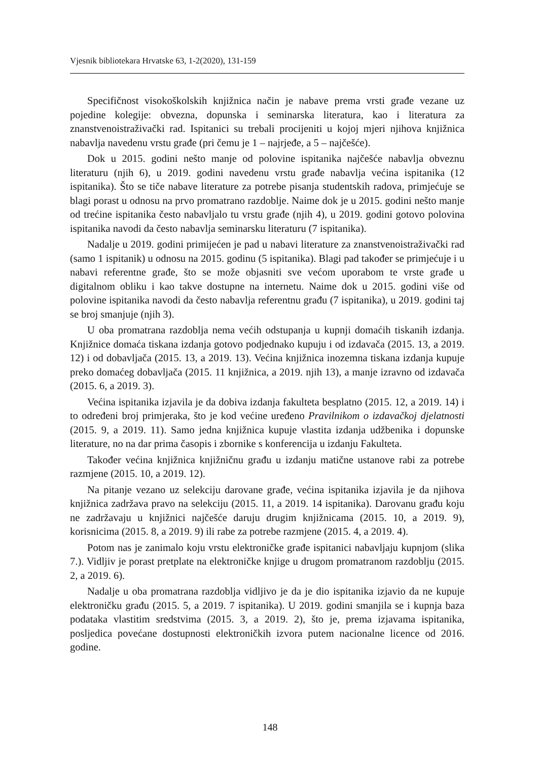Vjesnik bibliotekara Hrvatske 63, 1-2(2020), 131-159
Specifičnost visokoškolskih knjižnica način je nabave prema vrsti građe vezane uz pojedine kolegije: obvezna, dopunska i seminarska literatura, kao i literatura za znanstvenoistraživački rad. Ispitanici su trebali procijeniti u kojoj mjeri njihova knjižnica nabavlja navedenu vrstu građe (pri čemu je 1 – najrjeđe, a 5 – najčešće).
Dok u 2015. godini nešto manje od polovine ispitanika najčešće nabavlja obveznu literaturu (njih 6), u 2019. godini navedenu vrstu građe nabavlja većina ispitanika (12 ispitanika). Što se tiče nabave literature za potrebe pisanja studentskih radova, primjećuje se blagi porast u odnosu na prvo promatrano razdoblje. Naime dok je u 2015. godini nešto manje od trećine ispitanika često nabavljalo tu vrstu građe (njih 4), u 2019. godini gotovo polovina ispitanika navodi da često nabavlja seminarsku literaturu (7 ispitanika).
Nadalje u 2019. godini primijećen je pad u nabavi literature za znanstvenoistraživački rad (samo 1 ispitanik) u odnosu na 2015. godinu (5 ispitanika). Blagi pad također se primjećuje i u nabavi referentne građe, što se može objasniti sve većom uporabom te vrste građe u digitalnom obliku i kao takve dostupne na internetu. Naime dok u 2015. godini više od polovine ispitanika navodi da često nabavlja referentnu građu (7 ispitanika), u 2019. godini taj se broj smanjuje (njih 3).
U oba promatrana razdoblja nema većih odstupanja u kupnji domaćih tiskanih izdanja. Knjižnice domaća tiskana izdanja gotovo podjednako kupuju i od izdavača (2015. 13, a 2019. 12) i od dobavljača (2015. 13, a 2019. 13). Većina knjižnica inozemna tiskana izdanja kupuje preko domaćeg dobavljača (2015. 11 knjižnica, a 2019. njih 13), a manje izravno od izdavača (2015. 6, a 2019. 3).
Većina ispitanika izjavila je da dobiva izdanja fakulteta besplatno (2015. 12, a 2019. 14) i to određeni broj primjeraka, što je kod većine uređeno Pravilnikom o izdavačkoj djelatnosti (2015. 9, a 2019. 11). Samo jedna knjižnica kupuje vlastita izdanja udžbenika i dopunske literature, no na dar prima časopis i zbornike s konferencija u izdanju Fakulteta.
Također većina knjižnica knjižničnu građu u izdanju matične ustanove rabi za potrebe razmjene (2015. 10, a 2019. 12).
Na pitanje vezano uz selekciju darovane građe, većina ispitanika izjavila je da njihova knjižnica zadržava pravo na selekciju (2015. 11, a 2019. 14 ispitanika). Darovanu građu koju ne zadržavaju u knjižnici najčešće daruju drugim knjižnicama (2015. 10, a 2019. 9), korisnicima (2015. 8, a 2019. 9) ili rabe za potrebe razmjene (2015. 4, a 2019. 4).
Potom nas je zanimalo koju vrstu elektroničke građe ispitanici nabavljaju kupnjom (slika 7.). Vidljiv je porast pretplate na elektroničke knjige u drugom promatranom razdoblju (2015. 2, a 2019. 6).
Nadalje u oba promatrana razdoblja vidljivo je da je dio ispitanika izjavio da ne kupuje elektroničku građu (2015. 5, a 2019. 7 ispitanika). U 2019. godini smanjila se i kupnja baza podataka vlastitim sredstvima (2015. 3, a 2019. 2), što je, prema izjavama ispitanika, posljedica povećane dostupnosti elektroničkih izvora putem nacionalne licence od 2016. godine.
148